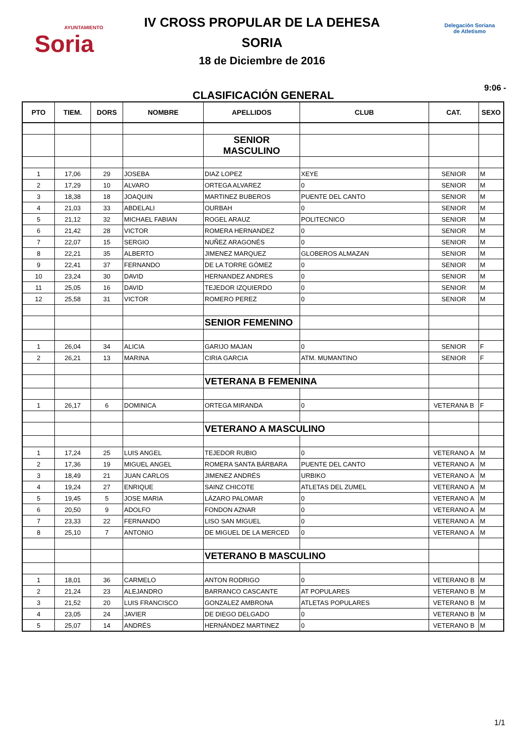AYUNTAMIENTO
Soria
IV CROSS PROPULAR DE LA DEHESA
SORIA
18 de Diciembre de 2016
CLASIFICACIÓN GENERAL
Delegación Soriana
de Atletismo
9:06 -
| PTO | TIEM. | DORS | NOMBRE | APELLIDOS | CLUB | CAT. | SEXO |
| --- | --- | --- | --- | --- | --- | --- | --- |
| | | | | SENIOR MASCULINO | | | |
| 1 | 17,06 | 29 | JOSEBA | DIAZ LOPEZ | XEYE | SENIOR | M |
| 2 | 17,29 | 10 | ALVARO | ORTEGA ALVAREZ | 0 | SENIOR | M |
| 3 | 18,38 | 18 | JOAQUIN | MARTINEZ BUBEROS | PUENTE DEL CANTO | SENIOR | M |
| 4 | 21,03 | 33 | ABDELALI | OURBAH | 0 | SENIOR | M |
| 5 | 21,12 | 32 | MICHAEL FABIAN | ROGEL ARAUZ | POLITECNICO | SENIOR | M |
| 6 | 21,42 | 28 | VICTOR | ROMERA HERNANDEZ | 0 | SENIOR | M |
| 7 | 22,07 | 15 | SERGIO | NUÑEZ ARAGONÉS | 0 | SENIOR | M |
| 8 | 22,21 | 35 | ALBERTO | JIMENEZ MARQUEZ | GLOBEROS ALMAZAN | SENIOR | M |
| 9 | 22,41 | 37 | FERNANDO | DE LA TORRE GÓMEZ | 0 | SENIOR | M |
| 10 | 23,24 | 30 | DAVID | HERNANDEZ ANDRES | 0 | SENIOR | M |
| 11 | 25,05 | 16 | DAVID | TEJEDOR IZQUIERDO | 0 | SENIOR | M |
| 12 | 25,58 | 31 | VICTOR | ROMERO PEREZ | 0 | SENIOR | M |
| | | | | SENIOR FEMENINO | | | |
| 1 | 26,04 | 34 | ALICIA | GARIJO MAJAN | 0 | SENIOR | F |
| 2 | 26,21 | 13 | MARINA | CIRIA GARCIA | ATM. MUMANTINO | SENIOR | F |
| | | | | VETERANA B FEMENINA | | | |
| 1 | 26,17 | 6 | DOMINICA | ORTEGA MIRANDA | 0 | VETERANA B | F |
| | | | | VETERANO A MASCULINO | | | |
| 1 | 17,24 | 25 | LUIS ANGEL | TEJEDOR RUBIO | 0 | VETERANO A | M |
| 2 | 17,36 | 19 | MIGUEL ANGEL | ROMERA SANTA BÁRBARA | PUENTE DEL CANTO | VETERANO A | M |
| 3 | 18,49 | 21 | JUAN CARLOS | JIMENEZ ANDRÉS | URBIKO | VETERANO A | M |
| 4 | 19,24 | 27 | ENRIQUE | SAINZ CHICOTE | ATLETAS DEL ZUMEL | VETERANO A | M |
| 5 | 19,45 | 5 | JOSE MARIA | LÁZARO PALOMAR | 0 | VETERANO A | M |
| 6 | 20,50 | 9 | ADOLFO | FONDON AZNAR | 0 | VETERANO A | M |
| 7 | 23,33 | 22 | FERNANDO | LISO SAN MIGUEL | 0 | VETERANO A | M |
| 8 | 25,10 | 7 | ANTONIO | DE MIGUEL DE LA MERCED | 0 | VETERANO A | M |
| | | | | VETERANO B MASCULINO | | | |
| 1 | 18,01 | 36 | CARMELO | ANTON RODRIGO | 0 | VETERANO B | M |
| 2 | 21,24 | 23 | ALEJANDRO | BARRANCO CASCANTE | AT POPULARES | VETERANO B | M |
| 3 | 21,52 | 20 | LUIS FRANCISCO | GONZALEZ AMBRONA | ATLETAS POPULARES | VETERANO B | M |
| 4 | 23,05 | 24 | JAVIER | DE DIEGO DELGADO | 0 | VETERANO B | M |
| 5 | 25,07 | 14 | ANDRÉS | HERNÁNDEZ MARTINEZ | 0 | VETERANO B | M |
1/1